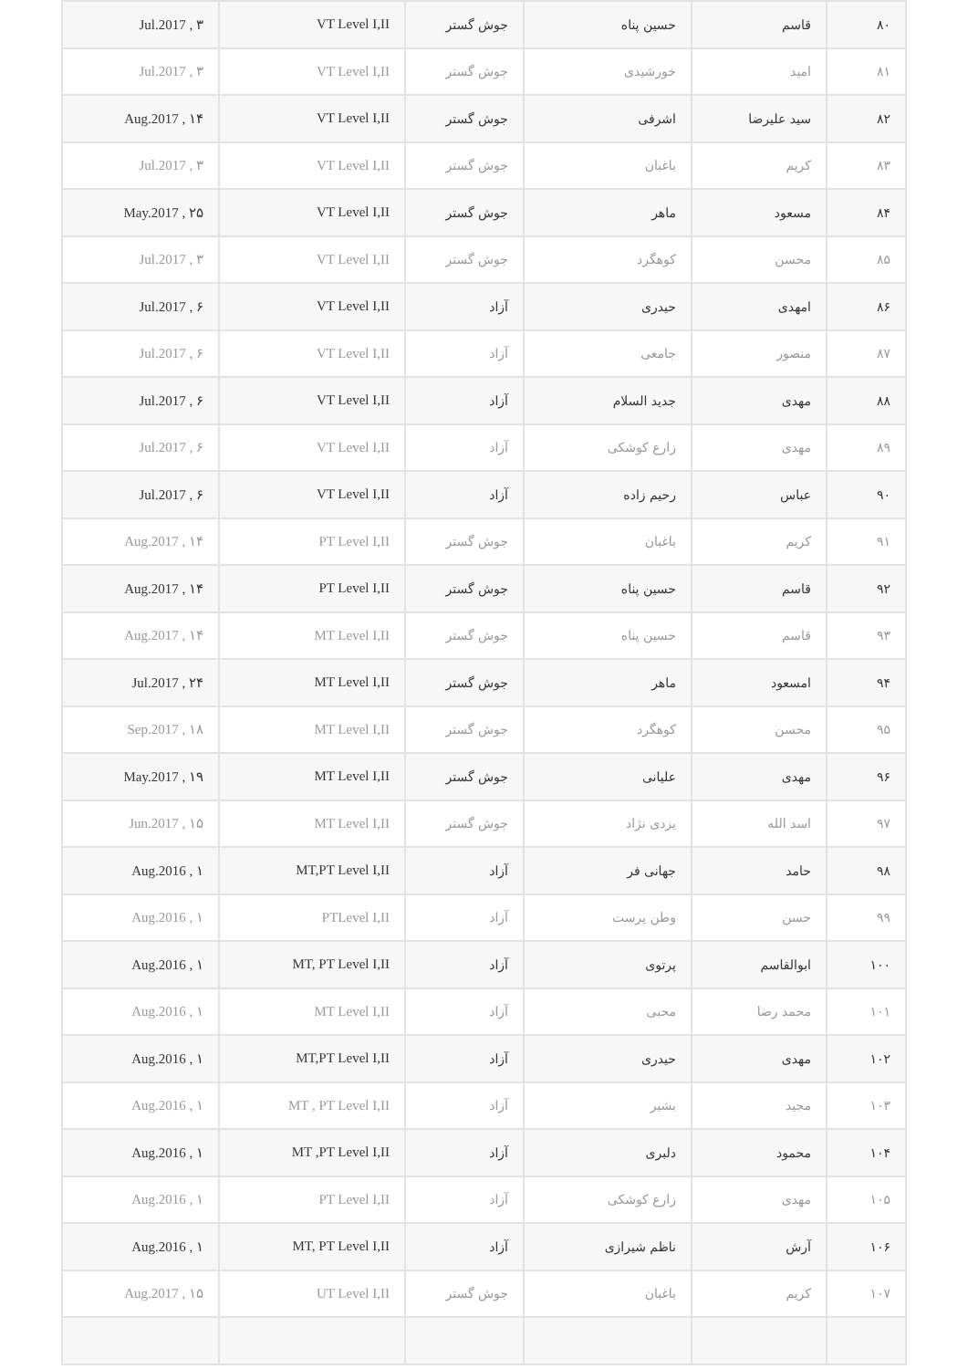| ۸۰ | قاسم | حسین پناه | جوش گستر | VT Level I,II | ۳ , Jul.2017 |
| ۸۱ | امید | خورشیدی | جوش گستر | VT Level I,II | ۳ , Jul.2017 |
| ۸۲ | سید علیرضا | اشرفی | جوش گستر | VT Level I,II | ۱۴ , Aug.2017 |
| ۸۳ | کریم | باغبان | جوش گستر | VT Level I,II | ۳ , Jul.2017 |
| ۸۴ | مسعود | ماهر | جوش گستر | VT Level I,II | ۲۵ , May.2017 |
| ۸۵ | محسن | کوهگرد | جوش گستر | VT Level I,II | ۳ , Jul.2017 |
| ۸۶ | امهدی | حیدری | آزاد | VT Level I,II | ۶ , Jul.2017 |
| ۸۷ | منصور | جامعی | آزاد | VT Level I,II | ۶ , Jul.2017 |
| ۸۸ | مهدی | جدید السلام | آزاد | VT Level I,II | ۶ , Jul.2017 |
| ۸۹ | مهدی | زارع کوشکی | آزاد | VT Level I,II | ۶ , Jul.2017 |
| ۹۰ | عباس | رحیم زاده | آزاد | VT Level I,II | ۶ , Jul.2017 |
| ۹۱ | کریم | باغبان | جوش گستر | PT Level I,II | ۱۴ , Aug.2017 |
| ۹۲ | قاسم | حسین پناه | جوش گستر | PT Level I,II | ۱۴ , Aug.2017 |
| ۹۳ | قاسم | حسین پناه | جوش گستر | MT Level I,II | ۱۴ , Aug.2017 |
| ۹۴ | امسعود | ماهر | جوش گستر | MT Level I,II | ۲۴ , Jul.2017 |
| ۹۵ | محسن | کوهگرد | جوش گستر | MT Level I,II | ۱۸ , Sep.2017 |
| ۹۶ | مهدی | علیانی | جوش گستر | MT Level I,II | ۱۹ , May.2017 |
| ۹۷ | اسد الله | یزدی نژاد | جوش گستر | MT Level I,II | ۱۵ , Jun.2017 |
| ۹۸ | حامد | جهانی فر | آزاد | MT,PT Level I,II | ۱ , Aug.2016 |
| ۹۹ | حسن | وطن پرست | آزاد | PTLevel I,II | ۱ , Aug.2016 |
| ۱۰۰ | ابوالقاسم | پرتوی | آزاد | MT, PT Level I,II | ۱ , Aug.2016 |
| ۱۰۱ | محمد رضا | محبی | آزاد | MT Level I,II | ۱ , Aug.2016 |
| ۱۰۲ | مهدی | حیدری | آزاد | MT,PT Level I,II | ۱ , Aug.2016 |
| ۱۰۳ | مجید | بشیر | آزاد | MT , PT Level I,II | ۱ , Aug.2016 |
| ۱۰۴ | محمود | دلبری | آزاد | MT ,PT Level I,II | ۱ , Aug.2016 |
| ۱۰۵ | مهدی | زارع کوشکی | آزاد | PT Level I,II | ۱ , Aug.2016 |
| ۱۰۶ | آرش | ناظم شیرازی | آزاد | MT, PT Level I,II | ۱ , Aug.2016 |
| ۱۰۷ | کریم | باغبان | جوش گستر | UT Level I,II | ۱۵ , Aug.2017 |